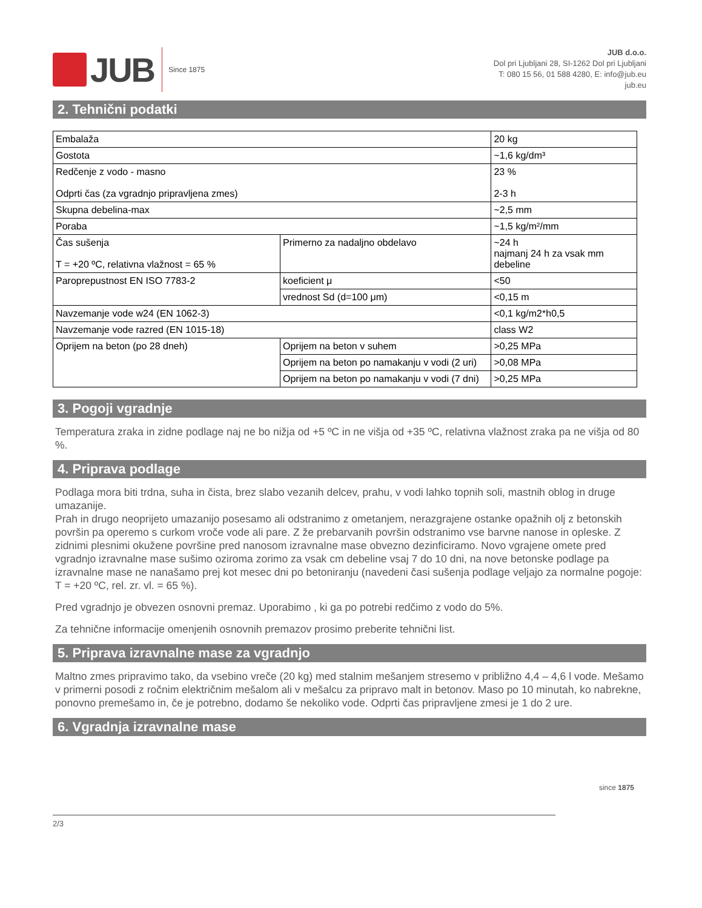JUB Since 1875
JUB d.o.o.
Dol pri Ljubljani 28, SI-1262 Dol pri Ljubljani
T: 080 15 56, 01 588 4280, E: info@jub.eu
jub.eu
2. Tehnični podatki
| Embalaža | | 20 kg |
| Gostota | | ~1,6 kg/dm³ |
| Redčenje z vodo - masno Odprti čas (za vgradnjo pripravljena zmes) | | 23 % 2-3 h |
| Skupna debelina-max | | ~2,5 mm |
| Poraba | | ~1,5 kg/m²/mm |
| Čas sušenja T = +20 ºC, relativna vlažnost = 65 % | Primerno za nadaljno obdelavo | ~24 h najmanj 24 h za vsak mm debeline |
| Paroprepustnost EN ISO 7783-2 | koeficient μ | <50 |
| | vrednost Sd (d=100 μm) | <0,15 m |
| Navzemanje vode w24 (EN 1062-3) | | <0,1 kg/m2*h0,5 |
| Navzemanje vode razred (EN 1015-18) | | class W2 |
| Oprijem na beton (po 28 dneh) | Oprijem na beton v suhem | >0,25 MPa |
| | Oprijem na beton po namakanju v vodi (2 uri) | >0,08 MPa |
| | Oprijem na beton po namakanju v vodi (7 dni) | >0,25 MPa |
3. Pogoji vgradnje
Temperatura zraka in zidne podlage naj ne bo nižja od +5 ºC in ne višja od +35 ºC, relativna vlažnost zraka pa ne višja od 80 %.
4. Priprava podlage
Podlaga mora biti trdna, suha in čista, brez slabo vezanih delcev, prahu, v vodi lahko topnih soli, mastnih oblog in druge umazanije.
Prah in drugo neoprijeto umazanijo posesamo ali odstranimo z ometanjem, nerazgrajene ostanke opažnih olj z betonskih površin pa operemo s curkom vroče vode ali pare. Z že prebarvanih površin odstranimo vse barvne nanose in opleske. Z zidnimi plesnimi okužene površine pred nanosom izravnalne mase obvezno dezinficiramo. Novo vgrajene omete pred vgradnjo izravnalne mase sušimo oziroma zorimo za vsak cm debeline vsaj 7 do 10 dni, na nove betonske podlage pa izravnalne mase ne nanašamo prej kot mesec dni po betoniranju (navedeni časi sušenja podlage veljajo za normalne pogoje: T = +20 ºC, rel. zr. vl. = 65 %).
Pred vgradnjo je obvezen osnovni premaz. Uporabimo , ki ga po potrebi redčimo z vodo do 5%.
Za tehnične informacije omenjenih osnovnih premazov prosimo preberite tehnični list.
5. Priprava izravnalne mase za vgradnjo
Maltno zmes pripravimo tako, da vsebino vreče (20 kg) med stalnim mešanjem stresemo v približno 4,4 – 4,6 l vode. Mešamo v primerni posodi z ročnim električnim mešalom ali v mešalcu za pripravo malt in betonov. Maso po 10 minutah, ko nabrekne, ponovno premešamo in, če je potrebno, dodamo še nekoliko vode. Odprti čas pripravljene zmesi je 1 do 2 ure.
6. Vgradnja izravnalne mase
2/3
since 1875